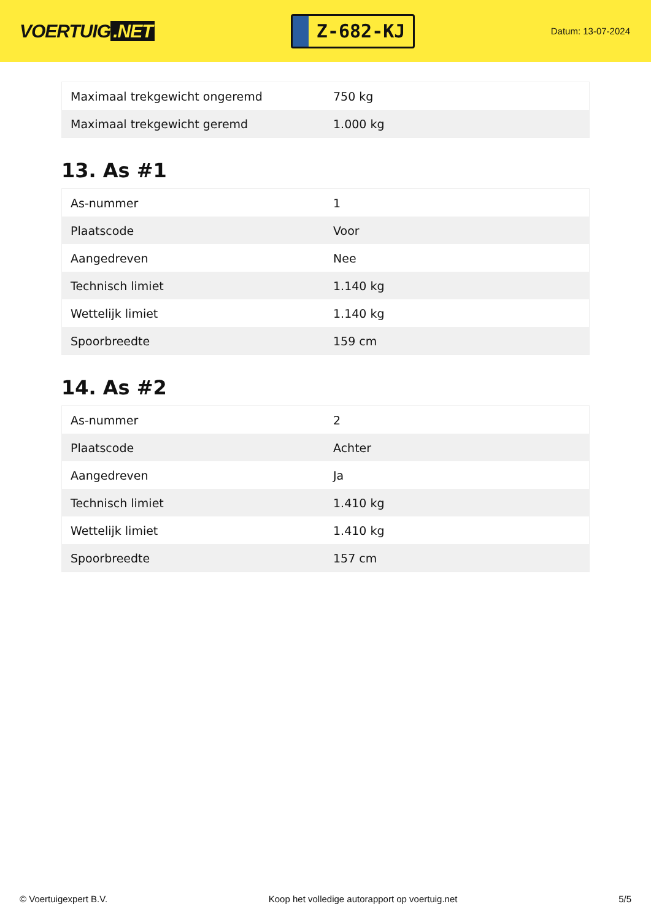VOERTUIG.NET
Z-682-KJ
Datum: 13-07-2024
| Maximaal trekgewicht ongeremd | 750 kg |
| Maximaal trekgewicht geremd | 1.000 kg |
13. As #1
| As-nummer | 1 |
| Plaatscode | Voor |
| Aangedreven | Nee |
| Technisch limiet | 1.140 kg |
| Wettelijk limiet | 1.140 kg |
| Spoorbreedte | 159 cm |
14. As #2
| As-nummer | 2 |
| Plaatscode | Achter |
| Aangedreven | Ja |
| Technisch limiet | 1.410 kg |
| Wettelijk limiet | 1.410 kg |
| Spoorbreedte | 157 cm |
© Voertuigexpert B.V. Koop het volledige autorapport op voertuig.net 5/5